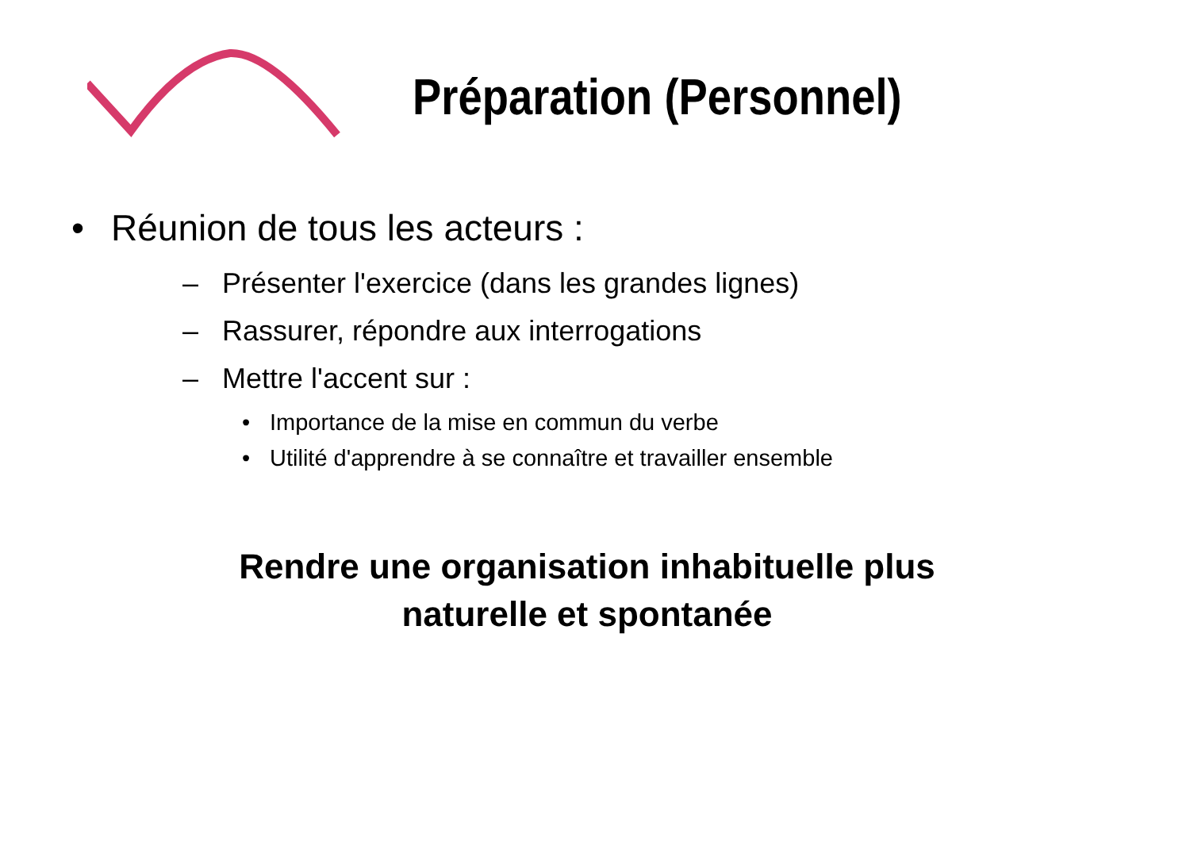Préparation (Personnel)
• Réunion de tous les acteurs :
– Présenter l'exercice (dans les grandes lignes)
– Rassurer, répondre aux interrogations
– Mettre l'accent sur :
• Importance de la mise en commun du verbe
• Utilité d'apprendre à se connaître et travailler ensemble
Rendre une organisation inhabituelle plus
naturelle et spontanée